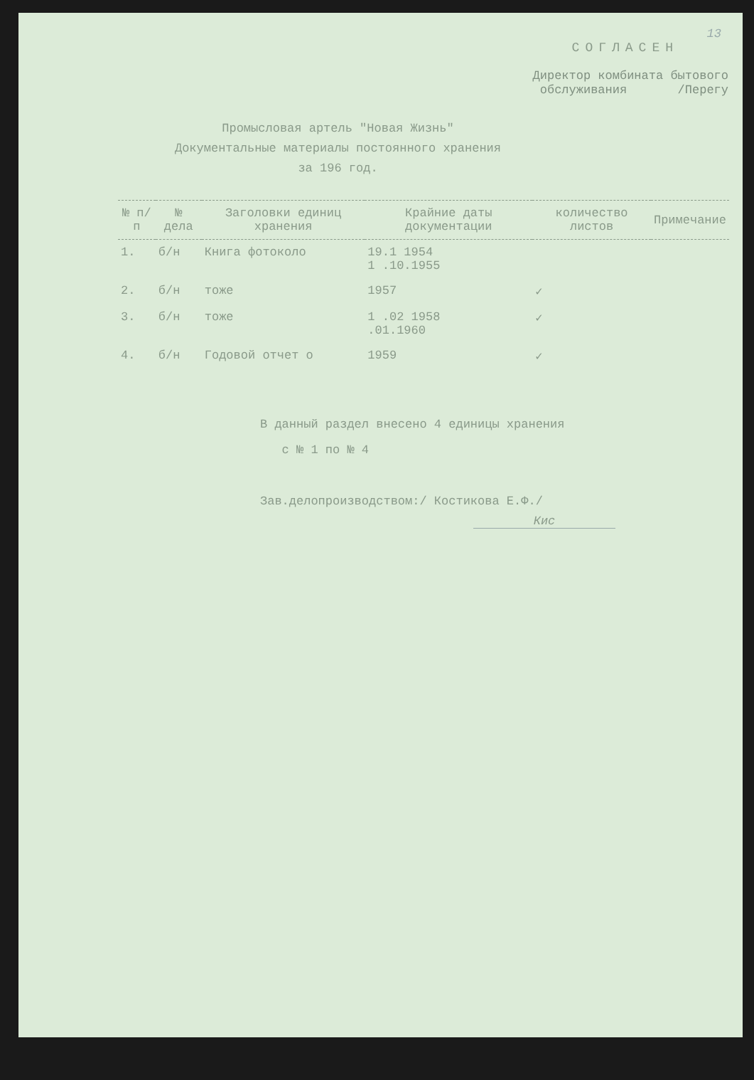13
СОГЛАСЕН
Директор комбината бытового
обслуживания /Перегу
Промысловая артель "Новая Жизнь"
Документальные материалы постоянного хранения
за 196 год.
| № п/п | № дела | Заголовки единиц хранения | Крайние даты документации | количество листов | Примечание |
| --- | --- | --- | --- | --- | --- |
| 1. | б/н | Книга фотоколо | 19.1 1954 1 .10.1955 | | |
| 2. | б/н | тоже | 1957 | ✓ | |
| 3. | б/н | тоже | 1 .02 1958 .01.1960 | ✓ | |
| 4. | б/н | Годовой отчет о | 1959 | ✓ | |
В данный раздел внесено 4 единицы хранения
с № 1 по № 4
Зав.делопроизводством:/ Костикова Е.Ф./
Кис